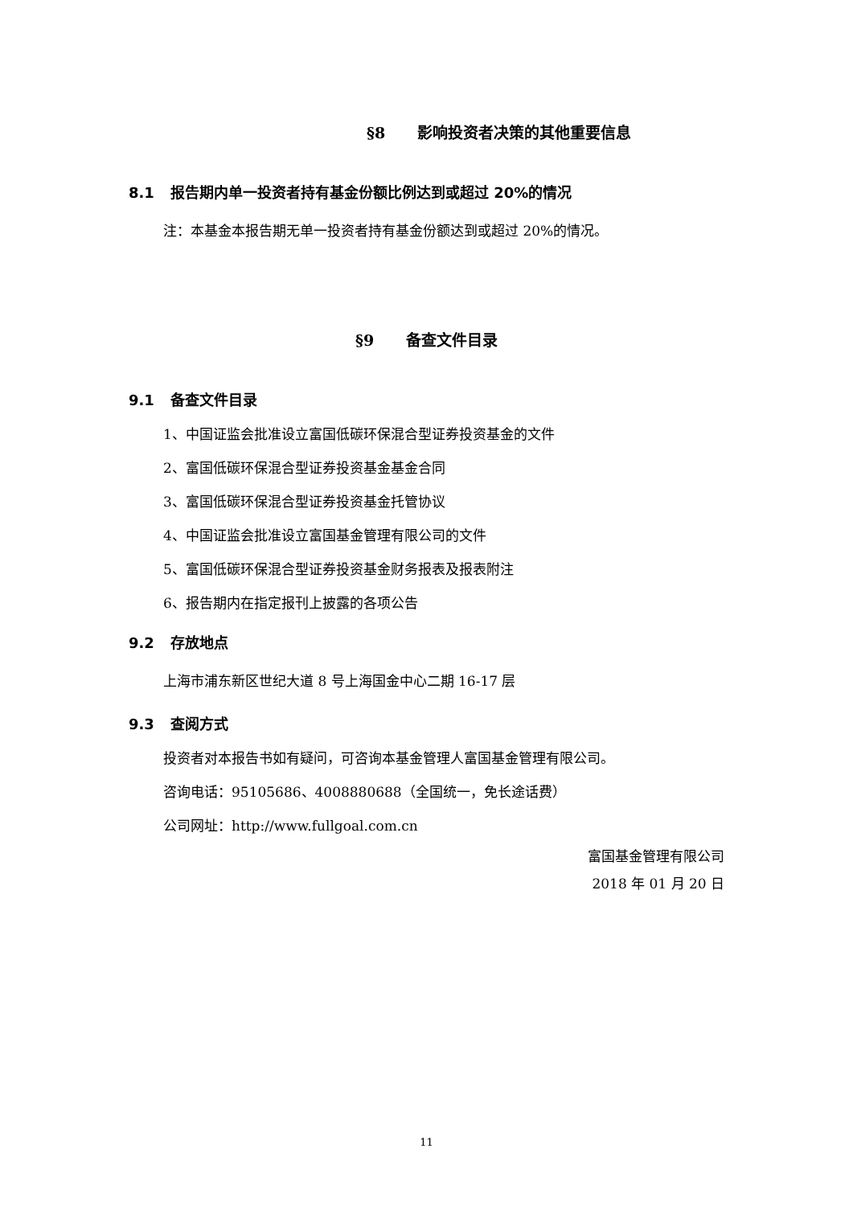§8 影响投资者决策的其他重要信息
8.1 报告期内单一投资者持有基金份额比例达到或超过 20%的情况
注：本基金本报告期无单一投资者持有基金份额达到或超过 20%的情况。
§9 备查文件目录
9.1 备查文件目录
1、中国证监会批准设立富国低碳环保混合型证券投资基金的文件
2、富国低碳环保混合型证券投资基金基金合同
3、富国低碳环保混合型证券投资基金托管协议
4、中国证监会批准设立富国基金管理有限公司的文件
5、富国低碳环保混合型证券投资基金财务报表及报表附注
6、报告期内在指定报刊上披露的各项公告
9.2 存放地点
上海市浦东新区世纪大道 8 号上海国金中心二期 16-17 层
9.3 查阅方式
投资者对本报告书如有疑问，可咨询本基金管理人富国基金管理有限公司。
咨询电话：95105686、4008880688（全国统一，免长途话费）
公司网址：http://www.fullgoal.com.cn
富国基金管理有限公司
2018 年 01 月 20 日
11